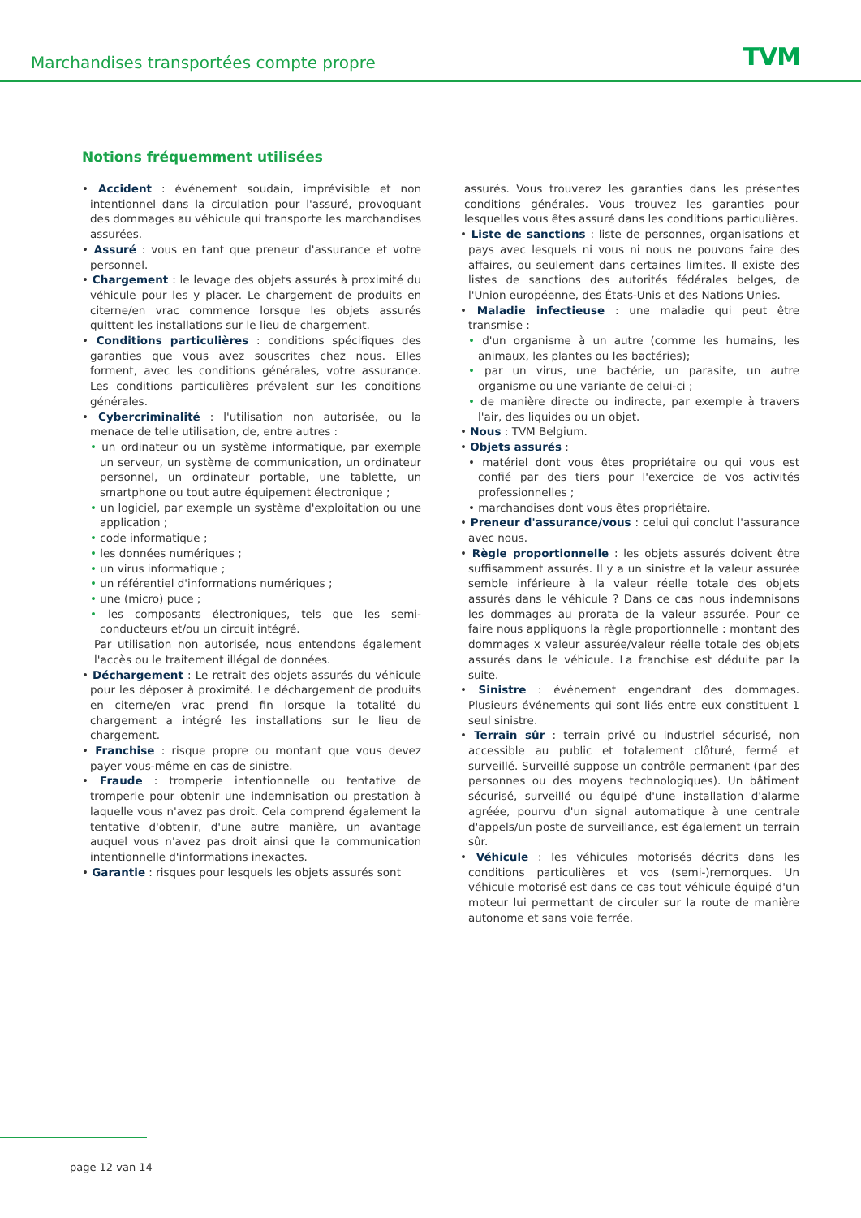Marchandises transportées compte propre
TVM
Notions fréquemment utilisées
• Accident : événement soudain, imprévisible et non intentionnel dans la circulation pour l'assuré, provoquant des dommages au véhicule qui transporte les marchandises assurées.
• Assuré : vous en tant que preneur d'assurance et votre personnel.
• Chargement : le levage des objets assurés à proximité du véhicule pour les y placer. Le chargement de produits en citerne/en vrac commence lorsque les objets assurés quittent les installations sur le lieu de chargement.
• Conditions particulières : conditions spécifiques des garanties que vous avez souscrites chez nous. Elles forment, avec les conditions générales, votre assurance. Les conditions particulières prévalent sur les conditions générales.
• Cybercriminalité : l'utilisation non autorisée, ou la menace de telle utilisation, de, entre autres :
• un ordinateur ou un système informatique, par exemple un serveur, un système de communication, un ordinateur personnel, un ordinateur portable, une tablette, un smartphone ou tout autre équipement électronique ;
• un logiciel, par exemple un système d'exploitation ou une application ;
• code informatique ;
• les données numériques ;
• un virus informatique ;
• un référentiel d'informations numériques ;
• une (micro) puce ;
• les composants électroniques, tels que les semi-conducteurs et/ou un circuit intégré.
Par utilisation non autorisée, nous entendons également l'accès ou le traitement illégal de données.
• Déchargement : Le retrait des objets assurés du véhicule pour les déposer à proximité. Le déchargement de produits en citerne/en vrac prend fin lorsque la totalité du chargement a intégré les installations sur le lieu de chargement.
• Franchise : risque propre ou montant que vous devez payer vous-même en cas de sinistre.
• Fraude : tromperie intentionnelle ou tentative de tromperie pour obtenir une indemnisation ou prestation à laquelle vous n'avez pas droit. Cela comprend également la tentative d'obtenir, d'une autre manière, un avantage auquel vous n'avez pas droit ainsi que la communication intentionnelle d'informations inexactes.
• Garantie : risques pour lesquels les objets assurés sont
assurés. Vous trouverez les garanties dans les présentes conditions générales. Vous trouvez les garanties pour lesquelles vous êtes assuré dans les conditions particulières.
• Liste de sanctions : liste de personnes, organisations et pays avec lesquels ni vous ni nous ne pouvons faire des affaires, ou seulement dans certaines limites. Il existe des listes de sanctions des autorités fédérales belges, de l'Union européenne, des États-Unis et des Nations Unies.
• Maladie infectieuse : une maladie qui peut être transmise :
• d'un organisme à un autre (comme les humains, les animaux, les plantes ou les bactéries);
• par un virus, une bactérie, un parasite, un autre organisme ou une variante de celui-ci ;
• de manière directe ou indirecte, par exemple à travers l'air, des liquides ou un objet.
• Nous : TVM Belgium.
• Objets assurés :
• matériel dont vous êtes propriétaire ou qui vous est confié par des tiers pour l'exercice de vos activités professionnelles ;
• marchandises dont vous êtes propriétaire.
• Preneur d'assurance/vous : celui qui conclut l'assurance avec nous.
• Règle proportionnelle : les objets assurés doivent être suffisamment assurés. Il y a un sinistre et la valeur assurée semble inférieure à la valeur réelle totale des objets assurés dans le véhicule ? Dans ce cas nous indemnisons les dommages au prorata de la valeur assurée. Pour ce faire nous appliquons la règle proportionnelle : montant des dommages x valeur assurée/valeur réelle totale des objets assurés dans le véhicule. La franchise est déduite par la suite.
• Sinistre : événement engendrant des dommages. Plusieurs événements qui sont liés entre eux constituent 1 seul sinistre.
• Terrain sûr : terrain privé ou industriel sécurisé, non accessible au public et totalement clôturé, fermé et surveillé. Surveillé suppose un contrôle permanent (par des personnes ou des moyens technologiques). Un bâtiment sécurisé, surveillé ou équipé d'une installation d'alarme agréée, pourvu d'un signal automatique à une centrale d'appels/un poste de surveillance, est également un terrain sûr.
• Véhicule : les véhicules motorisés décrits dans les conditions particulières et vos (semi-)remorques. Un véhicule motorisé est dans ce cas tout véhicule équipé d'un moteur lui permettant de circuler sur la route de manière autonome et sans voie ferrée.
page 12 van 14